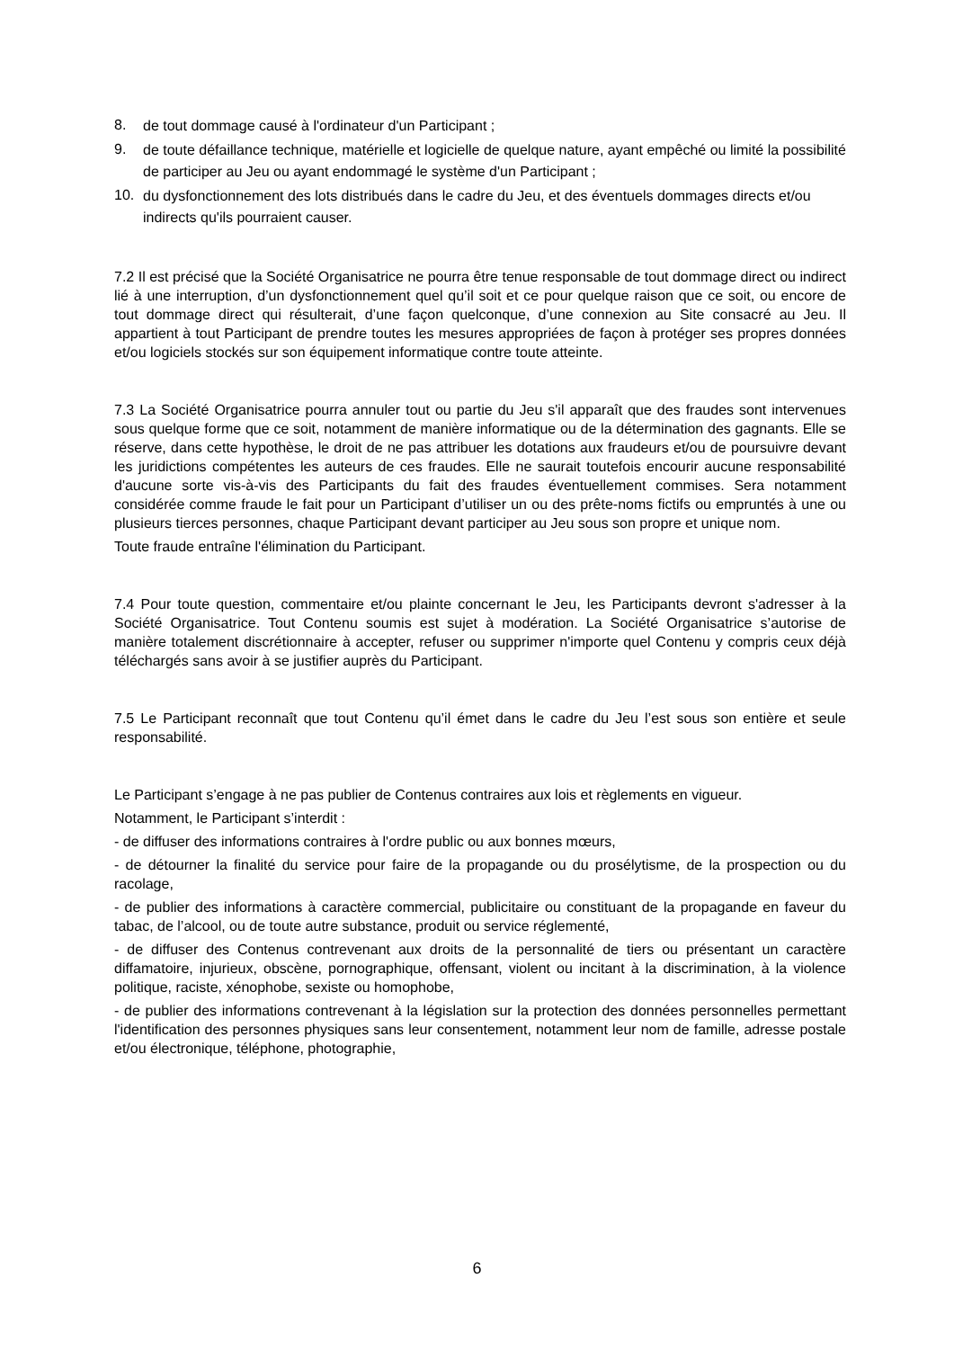8.
de tout dommage causé à l'ordinateur d'un Participant ;
9.
de toute défaillance technique, matérielle et logicielle de quelque nature, ayant empêché ou limité la possibilité de participer au Jeu ou ayant endommagé le système d'un Participant ;
10.
du dysfonctionnement des lots distribués dans le cadre du Jeu, et des éventuels dommages directs et/ou indirects qu'ils pourraient causer.
7.2 Il est précisé que la Société Organisatrice ne pourra être tenue responsable de tout dommage direct ou indirect lié à une interruption, d’un dysfonctionnement quel qu’il soit et ce pour quelque raison que ce soit, ou encore de tout dommage direct qui résulterait, d’une façon quelconque, d’une connexion au Site consacré au Jeu. Il appartient à tout Participant de prendre toutes les mesures appropriées de façon à protéger ses propres données et/ou logiciels stockés sur son équipement informatique contre toute atteinte.
7.3 La Société Organisatrice pourra annuler tout ou partie du Jeu s'il apparaît que des fraudes sont intervenues sous quelque forme que ce soit, notamment de manière informatique ou de la détermination des gagnants. Elle se réserve, dans cette hypothèse, le droit de ne pas attribuer les dotations aux fraudeurs et/ou de poursuivre devant les juridictions compétentes les auteurs de ces fraudes. Elle ne saurait toutefois encourir aucune responsabilité d'aucune sorte vis-à-vis des Participants du fait des fraudes éventuellement commises. Sera notamment considérée comme fraude le fait pour un Participant d’utiliser un ou des prête-noms fictifs ou empruntés à une ou plusieurs tierces personnes, chaque Participant devant participer au Jeu sous son propre et unique nom.
Toute fraude entraîne l'élimination du Participant.
7.4 Pour toute question, commentaire et/ou plainte concernant le Jeu, les Participants devront s'adresser à la Société Organisatrice. Tout Contenu soumis est sujet à modération. La Société Organisatrice s’autorise de manière totalement discrétionnaire à accepter, refuser ou supprimer n'importe quel Contenu y compris ceux déjà téléchargés sans avoir à se justifier auprès du Participant.
7.5 Le Participant reconnaît que tout Contenu qu’il émet dans le cadre du Jeu l’est sous son entière et seule responsabilité.
Le Participant s’engage à ne pas publier de Contenus contraires aux lois et règlements en vigueur.
Notamment, le Participant s’interdit :
- de diffuser des informations contraires à l'ordre public ou aux bonnes mœurs,
- de détourner la finalité du service pour faire de la propagande ou du prosélytisme, de la prospection ou du racolage,
- de publier des informations à caractère commercial, publicitaire ou constituant de la propagande en faveur du tabac, de l’alcool, ou de toute autre substance, produit ou service réglementé,
- de diffuser des Contenus contrevenant aux droits de la personnalité de tiers ou présentant un caractère diffamatoire, injurieux, obscène, pornographique, offensant, violent ou incitant à la discrimination, à la violence politique, raciste, xénophobe, sexiste ou homophobe,
- de publier des informations contrevenant à la législation sur la protection des données personnelles permettant l'identification des personnes physiques sans leur consentement, notamment leur nom de famille, adresse postale et/ou électronique, téléphone, photographie,
6